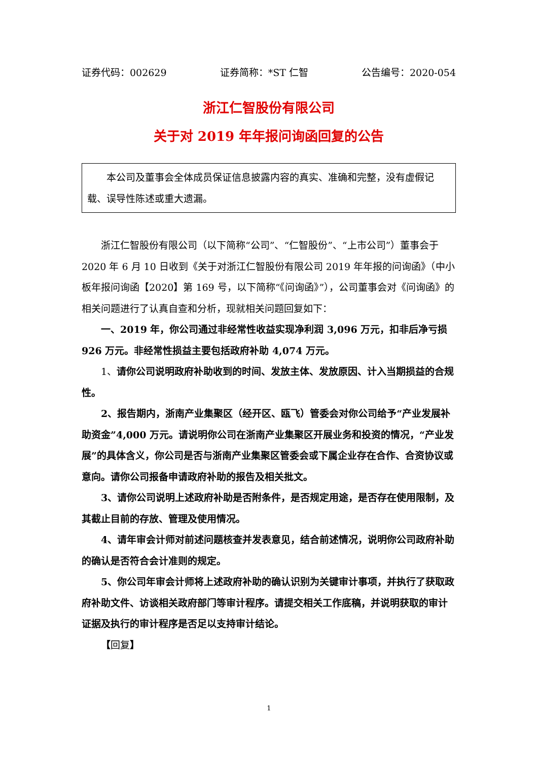证券代码：002629 证券简称：*ST 仁智 公告编号：2020-054
浙江仁智股份有限公司
关于对 2019 年年报问询函回复的公告
本公司及董事会全体成员保证信息披露内容的真实、准确和完整，没有虚假记载、误导性陈述或重大遗漏。
浙江仁智股份有限公司（以下简称“公司”、“仁智股份”、“上市公司”）董事会于 2020 年 6 月 10 日收到《关于对浙江仁智股份有限公司 2019 年年报的问询函》（中小板年报问询函【2020】第 169 号，以下简称“《问询函》”），公司董事会对《问询函》的相关问题进行了认真自查和分析，现就相关问题回复如下：
一、2019 年，你公司通过非经常性收益实现净利润 3,096 万元，扣非后净亏损 926 万元。非经常性损益主要包括政府补助 4,074 万元。
1、请你公司说明政府补助收到的时间、发放主体、发放原因、计入当期损益的合规性。
2、报告期内，浙南产业集聚区（经开区、瓯飞）管委会对你公司给予“产业发展补助资金”4,000 万元。请说明你公司在浙南产业集聚区开展业务和投资的情况，“产业发展”的具体含义，你公司是否与浙南产业集聚区管委会或下属企业存在合作、合资协议或意向。请你公司报备申请政府补助的报告及相关批文。
3、请你公司说明上述政府补助是否附条件，是否规定用途，是否存在使用限制，及其截止目前的存放、管理及使用情况。
4、请年审会计师对前述问题核查并发表意见，结合前述情况，说明你公司政府补助的确认是否符合会计准则的规定。
5、你公司年审会计师将上述政府补助的确认识别为关键审计事项，并执行了获取政府补助文件、访谈相关政府部门等审计程序。请提交相关工作底稿，并说明获取的审计证据及执行的审计程序是否足以支持审计结论。
【回复】
1